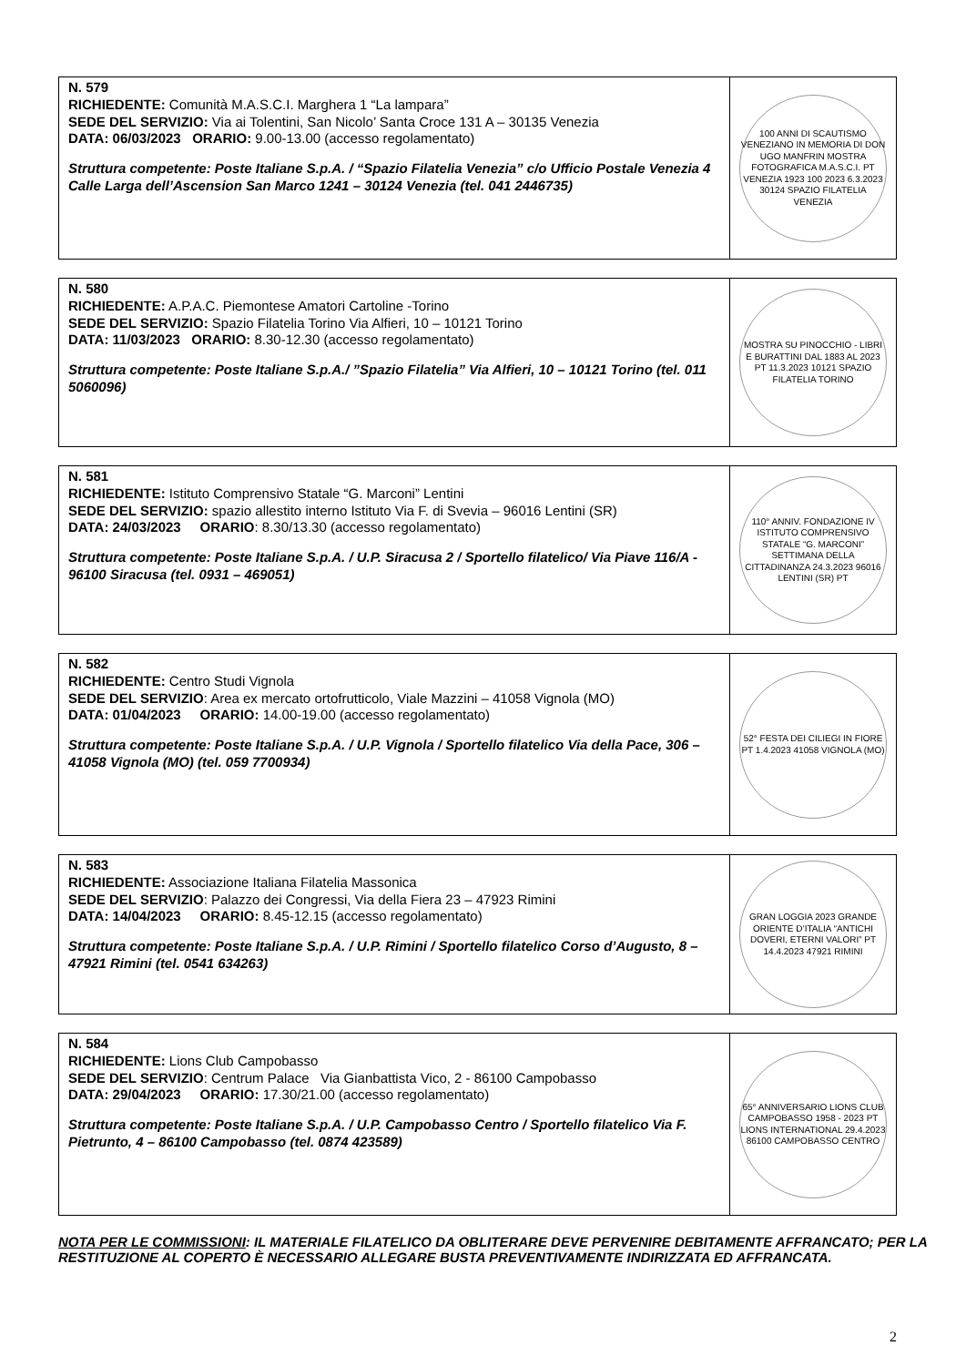| N. 579 RICHIEDENTE: Comunità M.A.S.C.I. Marghera 1 “La lampara” SEDE DEL SERVIZIO: Via ai Tolentini, San Nicolo’ Santa Croce 131 A – 30135 Venezia DATA: 06/03/2023 ORARIO: 9.00-13.00 (accesso regolamentato) Struttura competente: Poste Italiane S.p.A. / “Spazio Filatelia Venezia” c/o Ufficio Postale Venezia 4 Calle Larga dell’Ascension San Marco 1241 – 30124 Venezia (tel. 041 2446735) | 100 ANNI DI SCAUTISMO VENEZIANO IN MEMORIA DI DON UGO MANFRIN MOSTRA FOTOGRAFICA M.A.S.C.I. PT VENEZIA 1923 100 2023 6.3.2023 30124 SPAZIO FILATELIA VENEZIA |
| N. 580 RICHIEDENTE: A.P.A.C. Piemontese Amatori Cartoline -Torino SEDE DEL SERVIZIO: Spazio Filatelia Torino Via Alfieri, 10 – 10121 Torino DATA: 11/03/2023 ORARIO: 8.30-12.30 (accesso regolamentato) Struttura competente: Poste Italiane S.p.A./ ”Spazio Filatelia” Via Alfieri, 10 – 10121 Torino (tel. 011 5060096) | MOSTRA SU PINOCCHIO - LIBRI E BURATTINI DAL 1883 AL 2023 PT 11.3.2023 10121 SPAZIO FILATELIA TORINO |
| N. 581 RICHIEDENTE: Istituto Comprensivo Statale “G. Marconi” Lentini SEDE DEL SERVIZIO: spazio allestito interno Istituto Via F. di Svevia – 96016 Lentini (SR) DATA: 24/03/2023 ORARIO : 8.30/13.30 (accesso regolamentato) Struttura competente: Poste Italiane S.p.A. / U.P. Siracusa 2 / Sportello filatelico/ Via Piave 116/A - 96100 Siracusa (tel. 0931 – 469051) | 110° ANNIV. FONDAZIONE IV ISTITUTO COMPRENSIVO STATALE “G. MARCONI” SETTIMANA DELLA CITTADINANZA 24.3.2023 96016 LENTINI (SR) PT |
| N. 582 RICHIEDENTE: Centro Studi Vignola SEDE DEL SERVIZIO : Area ex mercato ortofrutticolo, Viale Mazzini – 41058 Vignola (MO) DATA: 01/04/2023 ORARIO: 14.00-19.00 (accesso regolamentato) Struttura competente: Poste Italiane S.p.A. / U.P. Vignola / Sportello filatelico Via della Pace, 306 – 41058 Vignola (MO) (tel. 059 7700934) | 52° FESTA DEI CILIEGI IN FIORE PT 1.4.2023 41058 VIGNOLA (MO) |
| N. 583 RICHIEDENTE: Associazione Italiana Filatelia Massonica SEDE DEL SERVIZIO : Palazzo dei Congressi, Via della Fiera 23 – 47923 Rimini DATA: 14/04/2023 ORARIO: 8.45-12.15 (accesso regolamentato) Struttura competente: Poste Italiane S.p.A. / U.P. Rimini / Sportello filatelico Corso d’Augusto, 8 – 47921 Rimini (tel. 0541 634263) | GRAN LOGGIA 2023 GRANDE ORIENTE D’ITALIA “ANTICHI DOVERI, ETERNI VALORI” PT 14.4.2023 47921 RIMINI |
| N. 584 RICHIEDENTE: Lions Club Campobasso SEDE DEL SERVIZIO : Centrum Palace Via Gianbattista Vico, 2 - 86100 Campobasso DATA: 29/04/2023 ORARIO: 17.30/21.00 (accesso regolamentato) Struttura competente: Poste Italiane S.p.A. / U.P. Campobasso Centro / Sportello filatelico Via F. Pietrunto, 4 – 86100 Campobasso (tel. 0874 423589) | 65° ANNIVERSARIO LIONS CLUB CAMPOBASSO 1958 - 2023 PT LIONS INTERNATIONAL 29.4.2023 86100 CAMPOBASSO CENTRO |
NOTA PER LE COMMISSIONI: IL MATERIALE FILATELICO DA OBLITERARE DEVE PERVENIRE DEBITAMENTE AFFRANCATO; PER LA RESTITUZIONE AL COPERTO È NECESSARIO ALLEGARE BUSTA PREVENTIVAMENTE INDIRIZZATA ED AFFRANCATA.
2